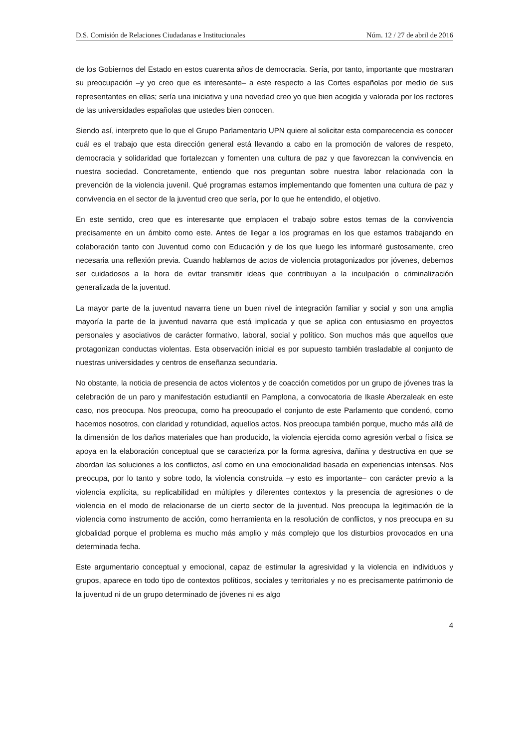D.S. Comisión de Relaciones Ciudadanas e Institucionales Núm. 12 / 27 de abril de 2016
de los Gobiernos del Estado en estos cuarenta años de democracia. Sería, por tanto, importante que mostraran su preocupación –y yo creo que es interesante– a este respecto a las Cortes españolas por medio de sus representantes en ellas; sería una iniciativa y una novedad creo yo que bien acogida y valorada por los rectores de las universidades españolas que ustedes bien conocen.
Siendo así, interpreto que lo que el Grupo Parlamentario UPN quiere al solicitar esta comparecencia es conocer cuál es el trabajo que esta dirección general está llevando a cabo en la promoción de valores de respeto, democracia y solidaridad que fortalezcan y fomenten una cultura de paz y que favorezcan la convivencia en nuestra sociedad. Concretamente, entiendo que nos preguntan sobre nuestra labor relacionada con la prevención de la violencia juvenil. Qué programas estamos implementando que fomenten una cultura de paz y convivencia en el sector de la juventud creo que sería, por lo que he entendido, el objetivo.
En este sentido, creo que es interesante que emplacen el trabajo sobre estos temas de la convivencia precisamente en un ámbito como este. Antes de llegar a los programas en los que estamos trabajando en colaboración tanto con Juventud como con Educación y de los que luego les informaré gustosamente, creo necesaria una reflexión previa. Cuando hablamos de actos de violencia protagonizados por jóvenes, debemos ser cuidadosos a la hora de evitar transmitir ideas que contribuyan a la inculpación o criminalización generalizada de la juventud.
La mayor parte de la juventud navarra tiene un buen nivel de integración familiar y social y son una amplia mayoría la parte de la juventud navarra que está implicada y que se aplica con entusiasmo en proyectos personales y asociativos de carácter formativo, laboral, social y político. Son muchos más que aquellos que protagonizan conductas violentas. Esta observación inicial es por supuesto también trasladable al conjunto de nuestras universidades y centros de enseñanza secundaria.
No obstante, la noticia de presencia de actos violentos y de coacción cometidos por un grupo de jóvenes tras la celebración de un paro y manifestación estudiantil en Pamplona, a convocatoria de Ikasle Aberzaleak en este caso, nos preocupa. Nos preocupa, como ha preocupado el conjunto de este Parlamento que condenó, como hacemos nosotros, con claridad y rotundidad, aquellos actos. Nos preocupa también porque, mucho más allá de la dimensión de los daños materiales que han producido, la violencia ejercida como agresión verbal o física se apoya en la elaboración conceptual que se caracteriza por la forma agresiva, dañina y destructiva en que se abordan las soluciones a los conflictos, así como en una emocionalidad basada en experiencias intensas. Nos preocupa, por lo tanto y sobre todo, la violencia construida –y esto es importante– con carácter previo a la violencia explícita, su replicabilidad en múltiples y diferentes contextos y la presencia de agresiones o de violencia en el modo de relacionarse de un cierto sector de la juventud. Nos preocupa la legitimación de la violencia como instrumento de acción, como herramienta en la resolución de conflictos, y nos preocupa en su globalidad porque el problema es mucho más amplio y más complejo que los disturbios provocados en una determinada fecha.
Este argumentario conceptual y emocional, capaz de estimular la agresividad y la violencia en individuos y grupos, aparece en todo tipo de contextos políticos, sociales y territoriales y no es precisamente patrimonio de la juventud ni de un grupo determinado de jóvenes ni es algo
4